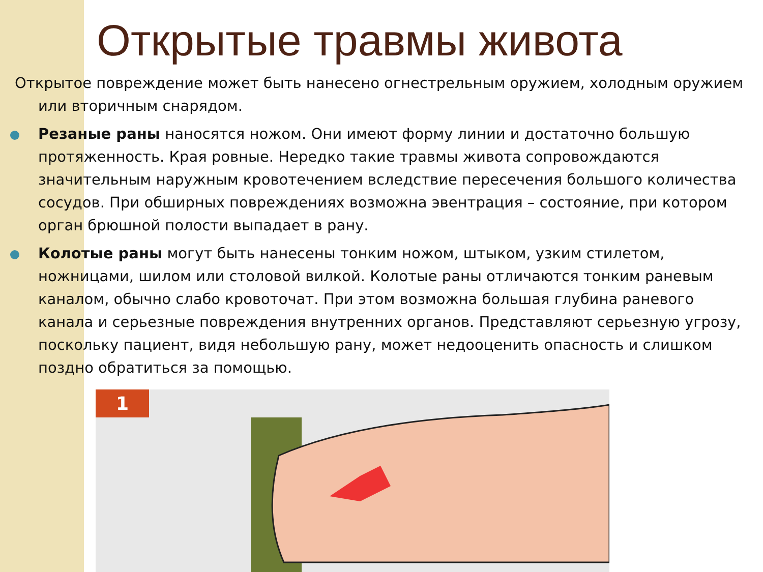Открытые травмы живота
Открытое повреждение может быть нанесено огнестрельным оружием, холодным оружием или вторичным снарядом.
Резаные раны наносятся ножом. Они имеют форму линии и достаточно большую протяженность. Края ровные. Нередко такие травмы живота сопровождаются значительным наружным кровотечением вследствие пересечения большого количества сосудов. При обширных повреждениях возможна эвентрация – состояние, при котором орган брюшной полости выпадает в рану.
Колотые раны могут быть нанесены тонким ножом, штыком, узким стилетом, ножницами, шилом или столовой вилкой. Колотые раны отличаются тонким раневым каналом, обычно слабо кровоточат. При этом возможна большая глубина раневого канала и серьезные повреждения внутренних органов. Представляют серьезную угрозу, поскольку пациент, видя небольшую рану, может недооценить опасность и слишком поздно обратиться за помощью.
1